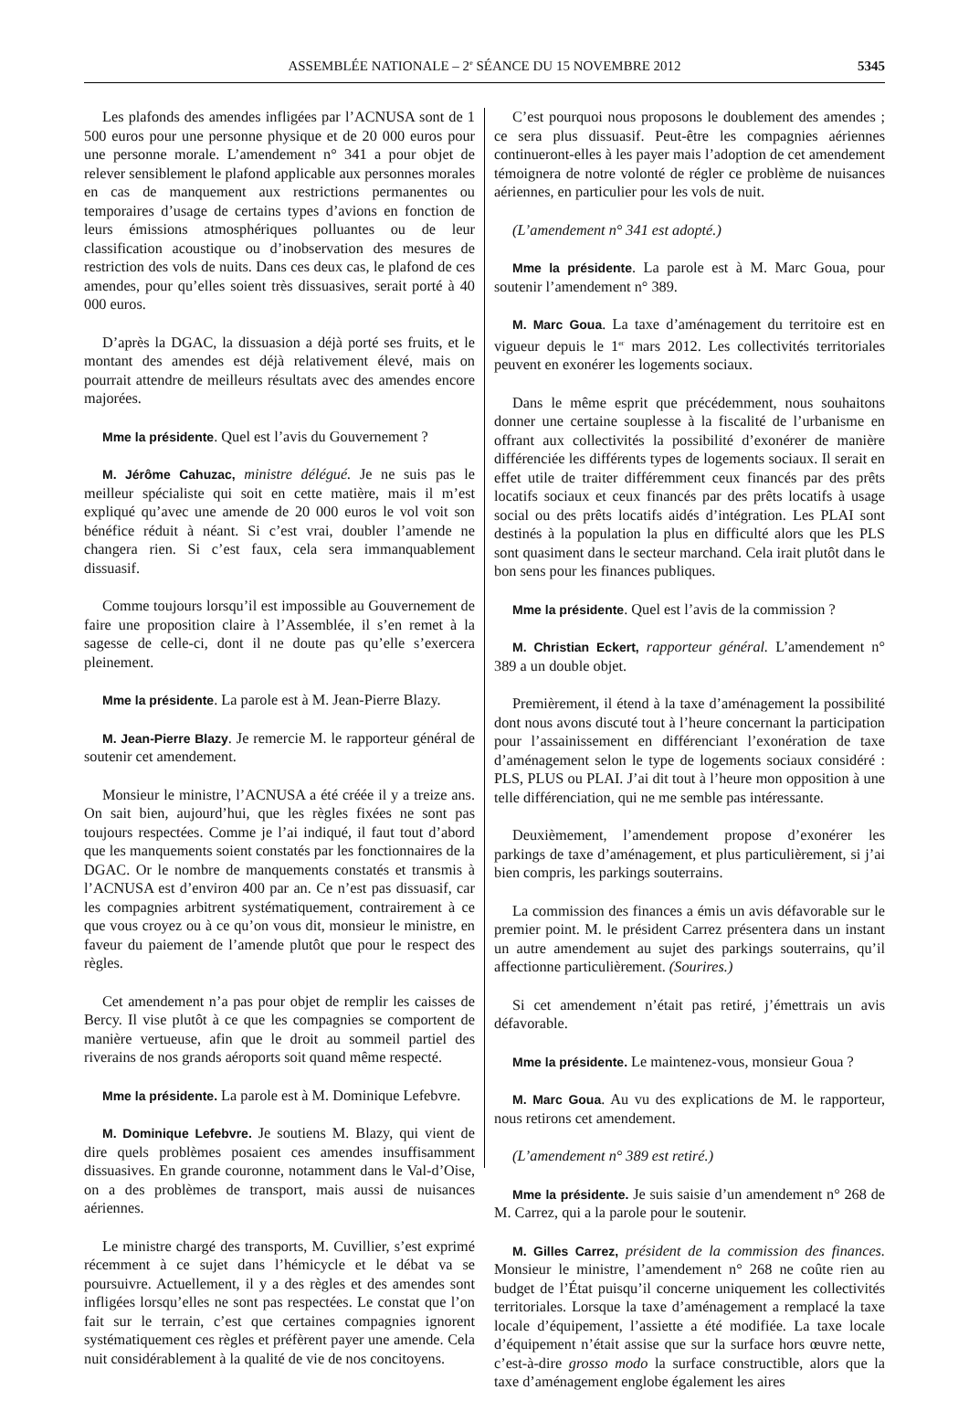ASSEMBLÉE NATIONALE – 2<sup>e</sup> SÉANCE DU 15 NOVEMBRE 2012
5345
Les plafonds des amendes infligées par l’ACNUSA sont de 1 500 euros pour une personne physique et de 20 000 euros pour une personne morale. L’amendement n° 341 a pour objet de relever sensiblement le plafond applicable aux personnes morales en cas de manquement aux restrictions permanentes ou temporaires d’usage de certains types d’avions en fonction de leurs émissions atmosphériques polluantes ou de leur classification acoustique ou d’inobservation des mesures de restriction des vols de nuits. Dans ces deux cas, le plafond de ces amendes, pour qu’elles soient très dissuasives, serait porté à 40 000 euros.
D’après la DGAC, la dissuasion a déjà porté ses fruits, et le montant des amendes est déjà relativement élevé, mais on pourrait attendre de meilleurs résultats avec des amendes encore majorées.
Mme la présidente. Quel est l’avis du Gouvernement ?
M. Jérôme Cahuzac, ministre délégué. Je ne suis pas le meilleur spécialiste qui soit en cette matière, mais il m’est expliqué qu’avec une amende de 20 000 euros le vol voit son bénéfice réduit à néant. Si c’est vrai, doubler l’amende ne changera rien. Si c’est faux, cela sera immanquablement dissuasif.
Comme toujours lorsqu’il est impossible au Gouvernement de faire une proposition claire à l’Assemblée, il s’en remet à la sagesse de celle-ci, dont il ne doute pas qu’elle s’exercera pleinement.
Mme la présidente. La parole est à M. Jean-Pierre Blazy.
M. Jean-Pierre Blazy. Je remercie M. le rapporteur général de soutenir cet amendement.
Monsieur le ministre, l’ACNUSA a été créée il y a treize ans. On sait bien, aujourd’hui, que les règles fixées ne sont pas toujours respectées. Comme je l’ai indiqué, il faut tout d’abord que les manquements soient constatés par les fonctionnaires de la DGAC. Or le nombre de manquements constatés et transmis à l’ACNUSA est d’environ 400 par an. Ce n’est pas dissuasif, car les compagnies arbitrent systématiquement, contrairement à ce que vous croyez ou à ce qu’on vous dit, monsieur le ministre, en faveur du paiement de l’amende plutôt que pour le respect des règles.
Cet amendement n’a pas pour objet de remplir les caisses de Bercy. Il vise plutôt à ce que les compagnies se comportent de manière vertueuse, afin que le droit au sommeil partiel des riverains de nos grands aéroports soit quand même respecté.
Mme la présidente. La parole est à M. Dominique Lefebvre.
M. Dominique Lefebvre. Je soutiens M. Blazy, qui vient de dire quels problèmes posaient ces amendes insuffisamment dissuasives. En grande couronne, notamment dans le Val-d’Oise, on a des problèmes de transport, mais aussi de nuisances aériennes.
Le ministre chargé des transports, M. Cuvillier, s’est exprimé récemment à ce sujet dans l’hémicycle et le débat va se poursuivre. Actuellement, il y a des règles et des amendes sont infligées lorsqu’elles ne sont pas respectées. Le constat que l’on fait sur le terrain, c’est que certaines compagnies ignorent systématiquement ces règles et préfèrent payer une amende. Cela nuit considérablement à la qualité de vie de nos concitoyens.
C’est pourquoi nous proposons le doublement des amendes ; ce sera plus dissuasif. Peut-être les compagnies aériennes continueront-elles à les payer mais l’adoption de cet amendement témoignera de notre volonté de régler ce problème de nuisances aériennes, en particulier pour les vols de nuit.
(L’amendement n° 341 est adopté.)
Mme la présidente. La parole est à M. Marc Goua, pour soutenir l’amendement n° 389.
M. Marc Goua. La taxe d’aménagement du territoire est en vigueur depuis le 1<sup>er</sup> mars 2012. Les collectivités territoriales peuvent en exonérer les logements sociaux.
Dans le même esprit que précédemment, nous souhaitons donner une certaine souplesse à la fiscalité de l’urbanisme en offrant aux collectivités la possibilité d’exonérer de manière différenciée les différents types de logements sociaux. Il serait en effet utile de traiter différemment ceux financés par des prêts locatifs sociaux et ceux financés par des prêts locatifs à usage social ou des prêts locatifs aidés d’intégration. Les PLAI sont destinés à la population la plus en difficulté alors que les PLS sont quasiment dans le secteur marchand. Cela irait plutôt dans le bon sens pour les finances publiques.
Mme la présidente. Quel est l’avis de la commission ?
M. Christian Eckert, rapporteur général. L’amendement n° 389 a un double objet.
Premièrement, il étend à la taxe d’aménagement la possibilité dont nous avons discuté tout à l’heure concernant la participation pour l’assainissement en différenciant l’exonération de taxe d’aménagement selon le type de logements sociaux considéré : PLS, PLUS ou PLAI. J’ai dit tout à l’heure mon opposition à une telle différenciation, qui ne me semble pas intéressante.
Deuxièmement, l’amendement propose d’exonérer les parkings de taxe d’aménagement, et plus particulièrement, si j’ai bien compris, les parkings souterrains.
La commission des finances a émis un avis défavorable sur le premier point. M. le président Carrez présentera dans un instant un autre amendement au sujet des parkings souterrains, qu’il affectionne particulièrement. (Sourires.)
Si cet amendement n’était pas retiré, j’émettrais un avis défavorable.
Mme la présidente. Le maintenez-vous, monsieur Goua ?
M. Marc Goua. Au vu des explications de M. le rapporteur, nous retirons cet amendement.
(L’amendement n° 389 est retiré.)
Mme la présidente. Je suis saisie d’un amendement n° 268 de M. Carrez, qui a la parole pour le soutenir.
M. Gilles Carrez, président de la commission des finances. Monsieur le ministre, l’amendement n° 268 ne coûte rien au budget de l’État puisqu’il concerne uniquement les collectivités territoriales. Lorsque la taxe d’aménagement a remplacé la taxe locale d’équipement, l’assiette a été modifiée. La taxe locale d’équipement n’était assise que sur la surface hors œuvre nette, c’est-à-dire grosso modo la surface constructible, alors que la taxe d’aménagement englobe également les aires